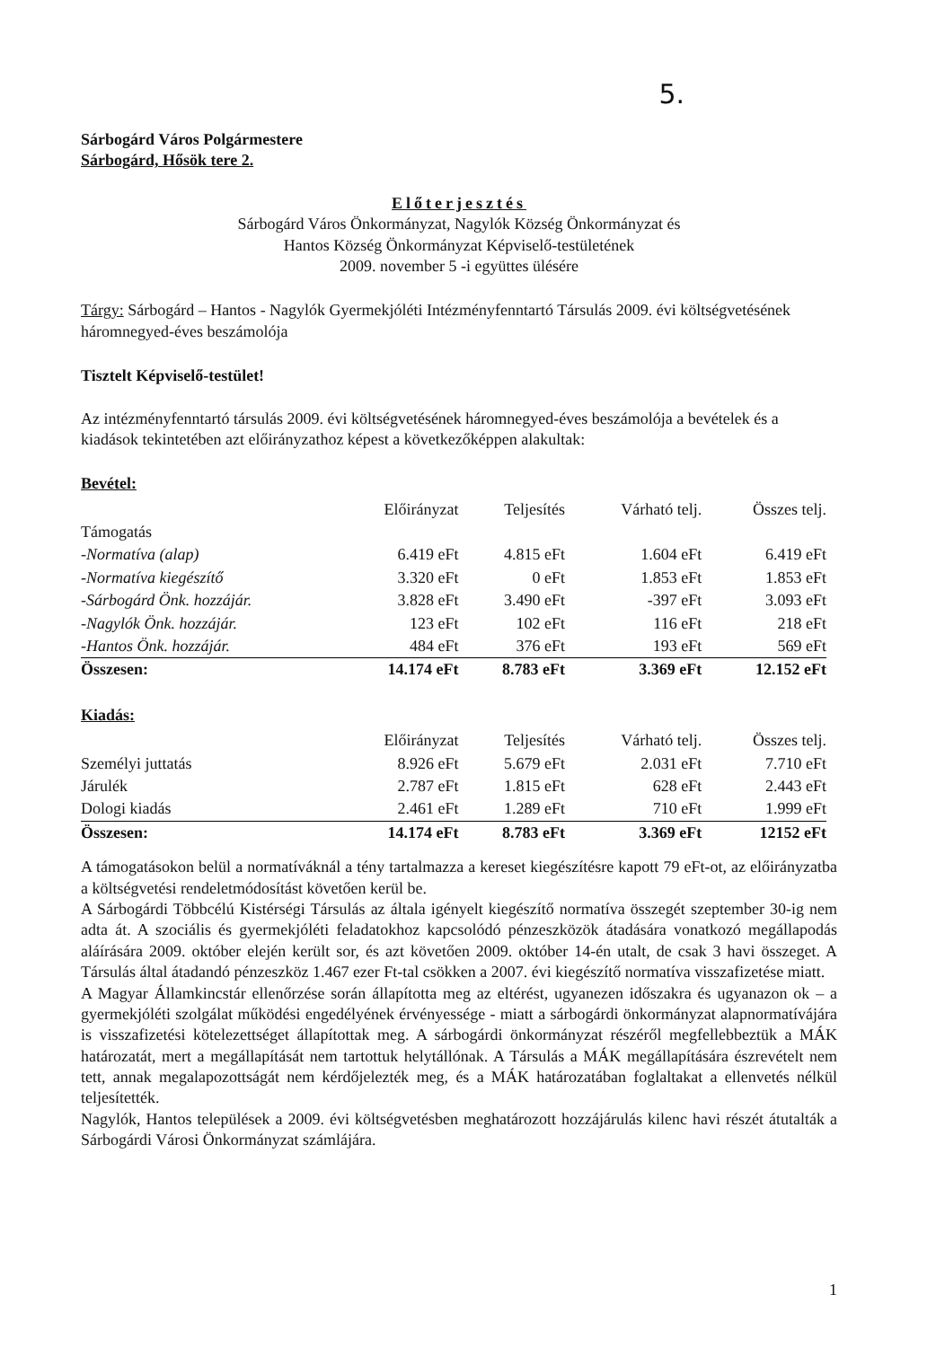5.
Sárbogárd Város Polgármestere
Sárbogárd, Hősök tere 2.
Előterjesztés
Sárbogárd Város Önkormányzat, Nagylók Község Önkormányzat és
Hantos Község Önkormányzat Képviselő-testületének
2009. november 5 -i együttes ülésére
Tárgy: Sárbogárd – Hantos - Nagylók Gyermekjóléti Intézményfenntartó Társulás 2009. évi költségvetésének háromnegyed-éves beszámolója
Tisztelt Képviselő-testület!
Az intézményfenntartó társulás 2009. évi költségvetésének háromnegyed-éves beszámolója a bevételek és a kiadások tekintetében azt előirányzathoz képest a következőképpen alakultak:
Bevétel:
| | Előirányzat | Teljesítés | Várható telj. | Összes telj. |
| --- | --- | --- | --- | --- |
| Támogatás | | | | |
| -Normatíva (alap) | 6.419 eFt | 4.815 eFt | 1.604 eFt | 6.419 eFt |
| -Normatíva kiegészítő | 3.320 eFt | 0 eFt | 1.853 eFt | 1.853 eFt |
| -Sárbogárd Önk. hozzájár. | 3.828 eFt | 3.490 eFt | -397 eFt | 3.093 eFt |
| -Nagylók Önk. hozzájár. | 123 eFt | 102 eFt | 116 eFt | 218 eFt |
| -Hantos Önk. hozzájár. | 484 eFt | 376 eFt | 193 eFt | 569 eFt |
| Összesen: | 14.174 eFt | 8.783 eFt | 3.369 eFt | 12.152 eFt |
Kiadás:
| | Előirányzat | Teljesítés | Várható telj. | Összes telj. |
| --- | --- | --- | --- | --- |
| Személyi juttatás | 8.926 eFt | 5.679 eFt | 2.031 eFt | 7.710 eFt |
| Járulék | 2.787 eFt | 1.815 eFt | 628 eFt | 2.443 eFt |
| Dologi kiadás | 2.461 eFt | 1.289 eFt | 710 eFt | 1.999 eFt |
| Összesen: | 14.174 eFt | 8.783 eFt | 3.369 eFt | 12152 eFt |
A támogatásokon belül a normatíváknál a tény tartalmazza a kereset kiegészítésre kapott 79 eFt-ot, az előirányzatba a költségvetési rendeletmódosítást követően kerül be.
A Sárbogárdi Többcélú Kistérségi Társulás az általa igényelt kiegészítő normatíva összegét szeptember 30-ig nem adta át. A szociális és gyermekjóléti feladatokhoz kapcsolódó pénzeszközök átadására vonatkozó megállapodás aláírására 2009. október elején került sor, és azt követően 2009. október 14-én utalt, de csak 3 havi összeget. A Társulás által átadandó pénzeszköz 1.467 ezer Ft-tal csökken a 2007. évi kiegészítő normatíva visszafizetése miatt.
A Magyar Államkincstár ellenőrzése során állapította meg az eltérést, ugyanezen időszakra és ugyanazon ok – a gyermekjóléti szolgálat működési engedélyének érvényessége - miatt a sárbogárdi önkormányzat alapnormatívájára is visszafizetési kötelezettséget állapítottak meg. A sárbogárdi önkormányzat részéről megfellebbeztük a MÁK határozatát, mert a megállapítását nem tartottuk helytállónak. A Társulás a MÁK megállapítására észrevételt nem tett, annak megalapozottságát nem kérdőjelezték meg, és a MÁK határozatában foglaltakat a ellenvetés nélkül teljesítették.
Nagylók, Hantos települések a 2009. évi költségvetésben meghatározott hozzájárulás kilenc havi részét átutalták a Sárbogárdi Városi Önkormányzat számlájára.
1